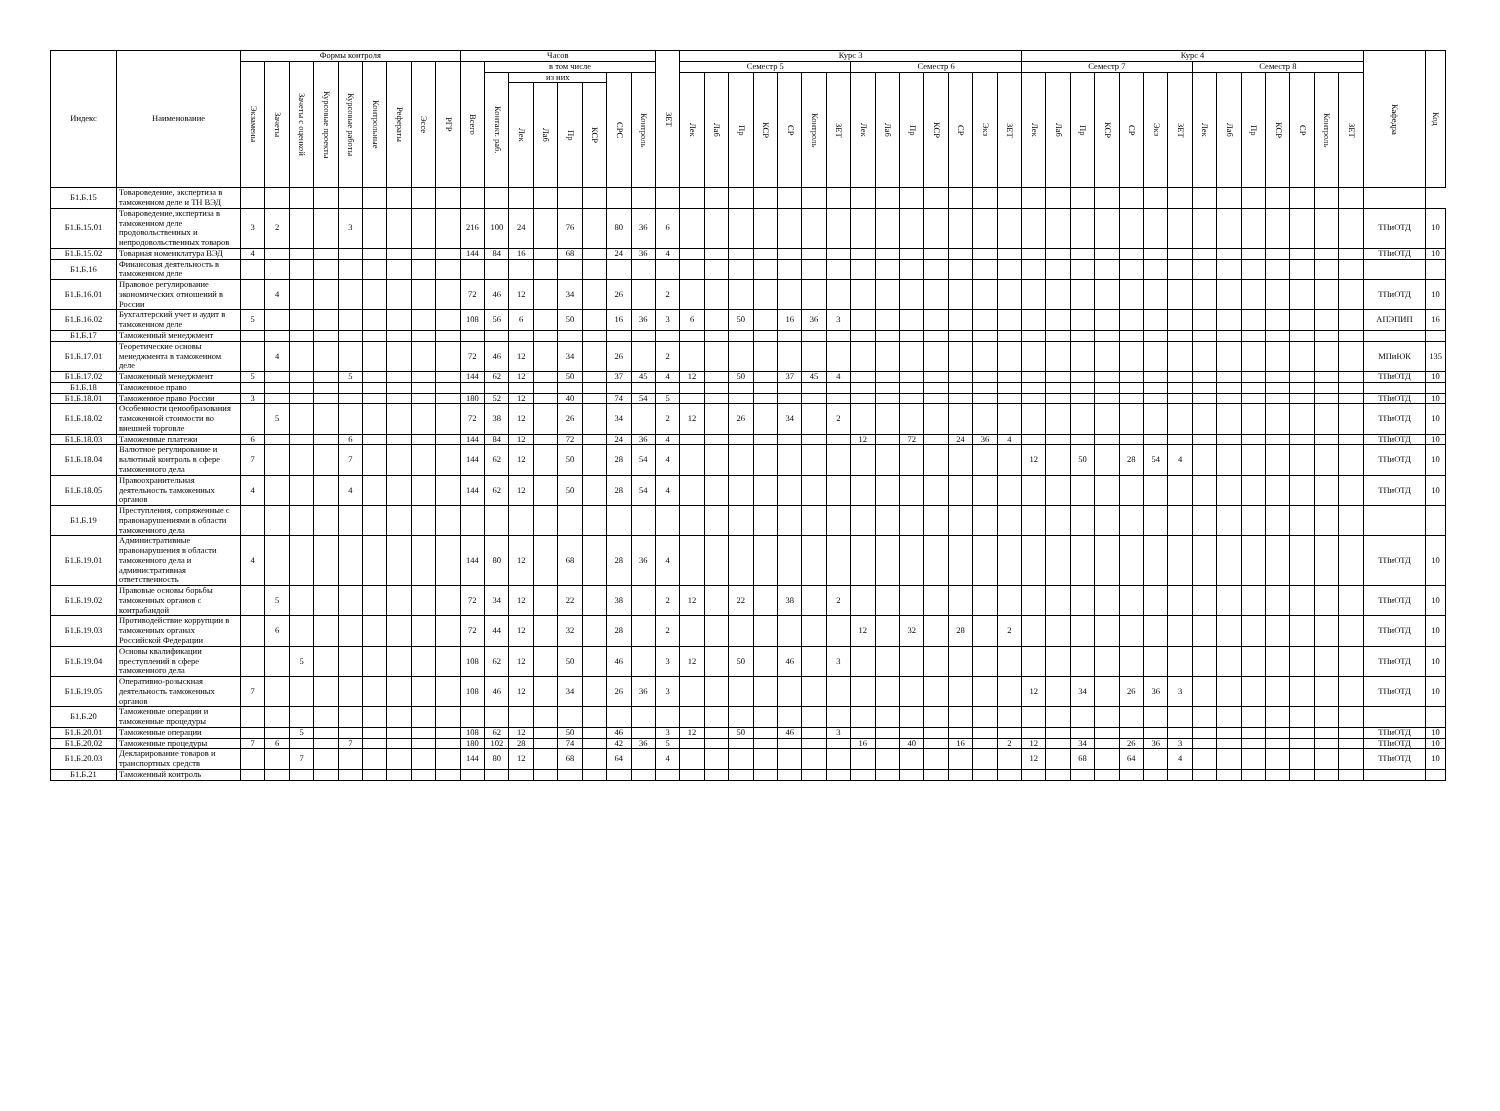| Индекс | Наименование | Формы контроля | | | | | | | | | Часов | | | | | | | | ЗЕТ | Курс 3 | | | | | | | | | | | | | | Курс 4 | | | | | | | | | | | | | | Кафедра | Код |
| --- | --- | --- | --- | --- | --- | --- | --- | --- | --- | --- | --- | --- | --- | --- | --- | --- | --- | --- | --- | --- | --- | --- | --- | --- | --- | --- | --- | --- | --- | --- | --- | --- | --- | --- | --- | --- | --- | --- | --- | --- | --- | --- | --- | --- | --- | --- | --- | --- | --- |
| | | Экзамены | Зачеты | Зачеты с оценкой | Курсовые проекты | Курсовые работы | Контрольные | Рефераты | Эссе | РГР | Всего | в том числе | | | | | | | | Семестр 5 | | | | | | | Семестр 6 | | | | | | | Семестр 7 | | | | | | | Семестр 8 | | | | | | | | |
| | | | | | | | | | | | | Контакт. раб. | из них | | | | СРС | Контроль | | Лек | Лаб | Пр | КСР | СР | Контроль | ЗЕТ | Лек | Лаб | Пр | КСР | СР | Экз | ЗЕТ | Лек | Лаб | Пр | КСР | СР | Экз | ЗЕТ | Лек | Лаб | Пр | КСР | СР | Контроль | ЗЕТ | | |
| | | | | | | | | | | | | | Лек | Лаб | Пр | КСР | | | | | | | | | | | | | | | | | | | | | | | | | | | | | | | | | |
| Б1.Б.15 | Товароведение, экспертиза в таможенном деле и ТН ВЭД | | | | | | | | | | | | | | | | | | | | | | | | | | | | | | | | | | | | | | | | | | | | | | | | |
| Б1.Б.15.01 | Товароведение,экспертиза в таможенном деле продовольственных и непродовольственных товаров | 3 | 2 | | | 3 | | | | | 216 | 100 | 24 | | 76 | | 80 | 36 | 6 | | | | | | | | | | | | | | | | | | | | | | | | | | | | | ТПиОТД | 10 |
| Б1.Б.15.02 | Товарная номенклатура ВЭД | 4 | | | | | | | | | 144 | 84 | 16 | | 68 | | 24 | 36 | 4 | | | | | | | | | | | | | | | | | | | | | | | | | | | | | ТПиОТД | 10 |
| Б1.Б.16 | Финансовая деятельность в таможенном деле | | | | | | | | | | | | | | | | | | | | | | | | | | | | | | | | | | | | | | | | | | | | | | | | |
| Б1.Б.16.01 | Правовое регулирование экономических отношений в России | | 4 | | | | | | | | 72 | 46 | 12 | | 34 | | 26 | | 2 | | | | | | | | | | | | | | | | | | | | | | | | | | | | | ТПиОТД | 10 |
| Б1.Б.16.02 | Бухгалтерский учет и аудит в таможенном деле | 5 | | | | | | | | | 108 | 56 | 6 | | 50 | | 16 | 36 | 3 | 6 | | 50 | | 16 | 36 | 3 | | | | | | | | | | | | | | | | | | | | | | АПЭПИП | 16 |
| Б1.Б.17 | Таможенный менеджмент | | | | | | | | | | | | | | | | | | | | | | | | | | | | | | | | | | | | | | | | | | | | | | | | |
| Б1.Б.17.01 | Теоретические основы менеджмента в таможенном деле | | 4 | | | | | | | | 72 | 46 | 12 | | 34 | | 26 | | 2 | | | | | | | | | | | | | | | | | | | | | | | | | | | | | МПиЮК | 135 |
| Б1.Б.17.02 | Таможенный менеджмент | 5 | | | | 5 | | | | | 144 | 62 | 12 | | 50 | | 37 | 45 | 4 | 12 | | 50 | | 37 | 45 | 4 | | | | | | | | | | | | | | | | | | | | | | ТПиОТД | 10 |
| Б1.Б.18 | Таможенное право | | | | | | | | | | | | | | | | | | | | | | | | | | | | | | | | | | | | | | | | | | | | | | | | |
| Б1.Б.18.01 | Таможенное право России | 3 | | | | | | | | | 180 | 52 | 12 | | 40 | | 74 | 54 | 5 | | | | | | | | | | | | | | | | | | | | | | | | | | | | | ТПиОТД | 10 |
| Б1.Б.18.02 | Особенности ценообразования таможенной стоимости во внешней торговле | | 5 | | | | | | | | 72 | 38 | 12 | | 26 | | 34 | | 2 | 12 | | 26 | | 34 | | 2 | | | | | | | | | | | | | | | | | | | | | | ТПиОТД | 10 |
| Б1.Б.18.03 | Таможенные платежи | 6 | | | | 6 | | | | | 144 | 84 | 12 | | 72 | | 24 | 36 | 4 | | | | | | | | 12 | | 72 | | 24 | 36 | 4 | | | | | | | | | | | | | | | ТПиОТД | 10 |
| Б1.Б.18.04 | Валютное регулирование и валютный контроль в сфере таможенного дела | 7 | | | | 7 | | | | | 144 | 62 | 12 | | 50 | | 28 | 54 | 4 | | | | | | | | | | | | | | | 12 | | 50 | | 28 | 54 | 4 | | | | | | | | ТПиОТД | 10 |
| Б1.Б.18.05 | Правоохранительная деятельность таможенных органов | 4 | | | | 4 | | | | | 144 | 62 | 12 | | 50 | | 28 | 54 | 4 | | | | | | | | | | | | | | | | | | | | | | | | | | | | | ТПиОТД | 10 |
| Б1.Б.19 | Преступления, сопряженные с правонарушениями в области таможенного дела | | | | | | | | | | | | | | | | | | | | | | | | | | | | | | | | | | | | | | | | | | | | | | | | |
| Б1.Б.19.01 | Административные правонарушения в области таможенного дела и административная ответственность | 4 | | | | | | | | | 144 | 80 | 12 | | 68 | | 28 | 36 | 4 | | | | | | | | | | | | | | | | | | | | | | | | | | | | | ТПиОТД | 10 |
| Б1.Б.19.02 | Правовые основы борьбы таможенных органов с контрабандой | | 5 | | | | | | | | 72 | 34 | 12 | | 22 | | 38 | | 2 | 12 | | 22 | | 38 | | 2 | | | | | | | | | | | | | | | | | | | | | | ТПиОТД | 10 |
| Б1.Б.19.03 | Противодействие коррупции в таможенных органах Российской Федерации | | 6 | | | | | | | | 72 | 44 | 12 | | 32 | | 28 | | 2 | | | | | | | | 12 | | 32 | | 28 | | 2 | | | | | | | | | | | | | | | ТПиОТД | 10 |
| Б1.Б.19.04 | Основы квалификации преступлений в сфере таможенного дела | | | 5 | | | | | | | 108 | 62 | 12 | | 50 | | 46 | | 3 | 12 | | 50 | | 46 | | 3 | | | | | | | | | | | | | | | | | | | | | | ТПиОТД | 10 |
| Б1.Б.19.05 | Оперативно-розыскная деятельность таможенных органов | 7 | | | | | | | | | 108 | 46 | 12 | | 34 | | 26 | 36 | 3 | | | | | | | | | | | | | | | 12 | | 34 | | 26 | 36 | 3 | | | | | | | | ТПиОТД | 10 |
| Б1.Б.20 | Таможенные операции и таможенные процедуры | | | | | | | | | | | | | | | | | | | | | | | | | | | | | | | | | | | | | | | | | | | | | | | | |
| Б1.Б.20.01 | Таможенные операции | | | 5 | | | | | | | 108 | 62 | 12 | | 50 | | 46 | | 3 | 12 | | 50 | | 46 | | 3 | | | | | | | | | | | | | | | | | | | | | | ТПиОТД | 10 |
| Б1.Б.20.02 | Таможенные процедуры | 7 | 6 | | | 7 | | | | | 180 | 102 | 28 | | 74 | | 42 | 36 | 5 | | | | | | | | 16 | | 40 | | 16 | | 2 | 12 | | 34 | | 26 | 36 | 3 | | | | | | | | ТПиОТД | 10 |
| Б1.Б.20.03 | Декларирование товаров и транспортных средств | | | 7 | | | | | | | 144 | 80 | 12 | | 68 | | 64 | | 4 | | | | | | | | | | | | | | | 12 | | 68 | | 64 | | 4 | | | | | | | | ТПиОТД | 10 |
| Б1.Б.21 | Таможенный контроль | | | | | | | | | | | | | | | | | | | | | | | | | | | | | | | | | | | | | | | | | | | | | | | | |